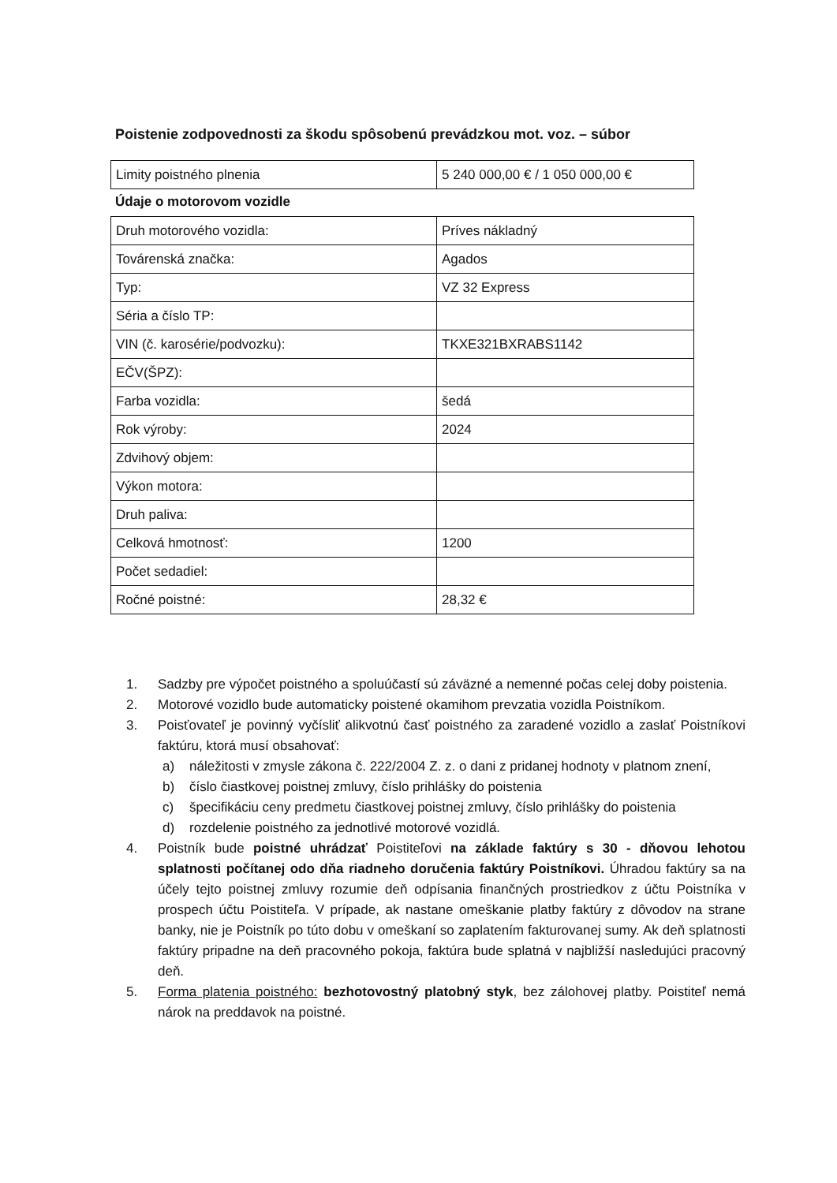Poistenie zodpovednosti za škodu spôsobenú prevádzkou mot. voz. – súbor
| Limity poistného plnenia | 5 240 000,00 € / 1 050 000,00 € |
Údaje o motorovom vozidle
| Druh motorového vozidla: | Príves nákladný |
| Továrenská značka: | Agados |
| Typ: | VZ 32 Express |
| Séria a číslo TP: | |
| VIN (č. karosérie/podvozku): | TKXE321BXRABS1142 |
| EČV(ŠPZ): | |
| Farba vozidla: | šedá |
| Rok výroby: | 2024 |
| Zdvihový objem: | |
| Výkon motora: | |
| Druh paliva: | |
| Celková hmotnosť: | 1200 |
| Počet sedadiel: | |
| Ročné poistné: | 28,32 € |
1. Sadzby pre výpočet poistného a spoluúčastí sú záväzné a nemenné počas celej doby poistenia.
2. Motorové vozidlo bude automaticky poistené okamihom prevzatia vozidla Poistníkom.
3. Poisťovateľ je povinný vyčísliť alikvotnú časť poistného za zaradené vozidlo a zaslať Poistníkovi faktúru, ktorá musí obsahovať:
a) náležitosti v zmysle zákona č. 222/2004 Z. z. o dani z pridanej hodnoty v platnom znení,
b) číslo čiastkovej poistnej zmluvy, číslo prihlášky do poistenia
c) špecifikáciu ceny predmetu čiastkovej poistnej zmluvy, číslo prihlášky do poistenia
d) rozdelenie poistného za jednotlivé motorové vozidlá.
4. Poistník bude poistné uhrádzať Poistiteľovi na základe faktúry s 30 - dňovou lehotou splatnosti počítanej odo dňa riadneho doručenia faktúry Poistníkovi. Úhradou faktúry sa na účely tejto poistnej zmluvy rozumie deň odpísania finančných prostriedkov z účtu Poistníka v prospech účtu Poistiteľa. V prípade, ak nastane omeškanie platby faktúry z dôvodov na strane banky, nie je Poistník po túto dobu v omeškaní so zaplatením fakturovanej sumy. Ak deň splatnosti faktúry pripadne na deň pracovného pokoja, faktúra bude splatná v najbližší nasledujúci pracovný deň.
5. Forma platenia poistného: bezhotovostný platobný styk, bez zálohovej platby. Poistiteľ nemá nárok na preddavok na poistné.